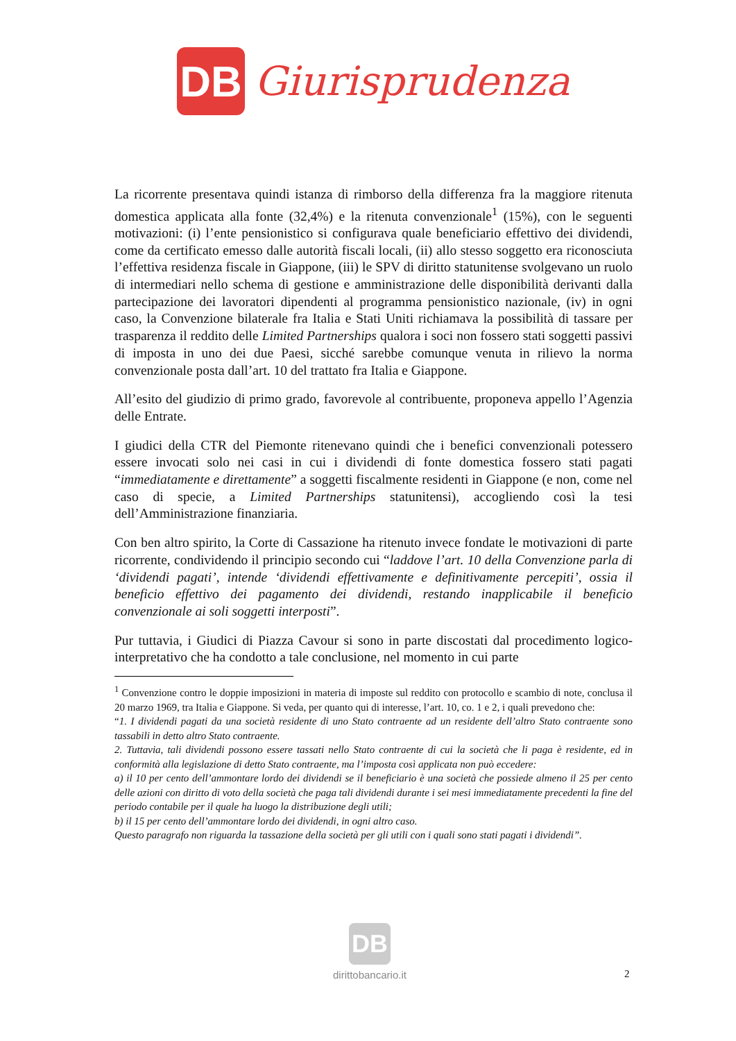DB
Giurisprudenza
La ricorrente presentava quindi istanza di rimborso della differenza fra la maggiore ritenuta domestica applicata alla fonte (32,4%) e la ritenuta convenzionale<sup>1</sup> (15%), con le seguenti motivazioni: (i) l’ente pensionistico si configurava quale beneficiario effettivo dei dividendi, come da certificato emesso dalle autorità fiscali locali, (ii) allo stesso soggetto era riconosciuta l’effettiva residenza fiscale in Giappone, (iii) le SPV di diritto statunitense svolgevano un ruolo di intermediari nello schema di gestione e amministrazione delle disponibilità derivanti dalla partecipazione dei lavoratori dipendenti al programma pensionistico nazionale, (iv) in ogni caso, la Convenzione bilaterale fra Italia e Stati Uniti richiamava la possibilità di tassare per trasparenza il reddito delle Limited Partnerships qualora i soci non fossero stati soggetti passivi di imposta in uno dei due Paesi, sicché sarebbe comunque venuta in rilievo la norma convenzionale posta dall’art. 10 del trattato fra Italia e Giappone.
All’esito del giudizio di primo grado, favorevole al contribuente, proponeva appello l’Agenzia delle Entrate.
I giudici della CTR del Piemonte ritenevano quindi che i benefici convenzionali potessero essere invocati solo nei casi in cui i dividendi di fonte domestica fossero stati pagati “immediatamente e direttamente” a soggetti fiscalmente residenti in Giappone (e non, come nel caso di specie, a Limited Partnerships statunitensi), accogliendo così la tesi dell’Amministrazione finanziaria.
Con ben altro spirito, la Corte di Cassazione ha ritenuto invece fondate le motivazioni di parte ricorrente, condividendo il principio secondo cui “laddove l’art. 10 della Convenzione parla di ‘dividendi pagati’, intende ‘dividendi effettivamente e definitivamente percepiti’, ossia il beneficio effettivo dei pagamento dei dividendi, restando inapplicabile il beneficio convenzionale ai soli soggetti interposti”.
Pur tuttavia, i Giudici di Piazza Cavour si sono in parte discostati dal procedimento logico-interpretativo che ha condotto a tale conclusione, nel momento in cui parte
<sup>1</sup> Convenzione contro le doppie imposizioni in materia di imposte sul reddito con protocollo e scambio di note, conclusa il 20 marzo 1969, tra Italia e Giappone. Si veda, per quanto qui di interesse, l’art. 10, co. 1 e 2, i quali prevedono che:
“1. I dividendi pagati da una società residente di uno Stato contraente ad un residente dell’altro Stato contraente sono tassabili in detto altro Stato contraente.
2. Tuttavia, tali dividendi possono essere tassati nello Stato contraente di cui la società che li paga è residente, ed in conformità alla legislazione di detto Stato contraente, ma l’imposta così applicata non può eccedere:
a) il 10 per cento dell’ammontare lordo dei dividendi se il beneficiario è una società che possiede almeno il 25 per cento delle azioni con diritto di voto della società che paga tali dividendi durante i sei mesi immediatamente precedenti la fine del periodo contabile per il quale ha luogo la distribuzione degli utili;
b) il 15 per cento dell’ammontare lordo dei dividendi, in ogni altro caso.
Questo paragrafo non riguarda la tassazione della società per gli utili con i quali sono stati pagati i dividendi”.
DB
dirittobancario.it
2